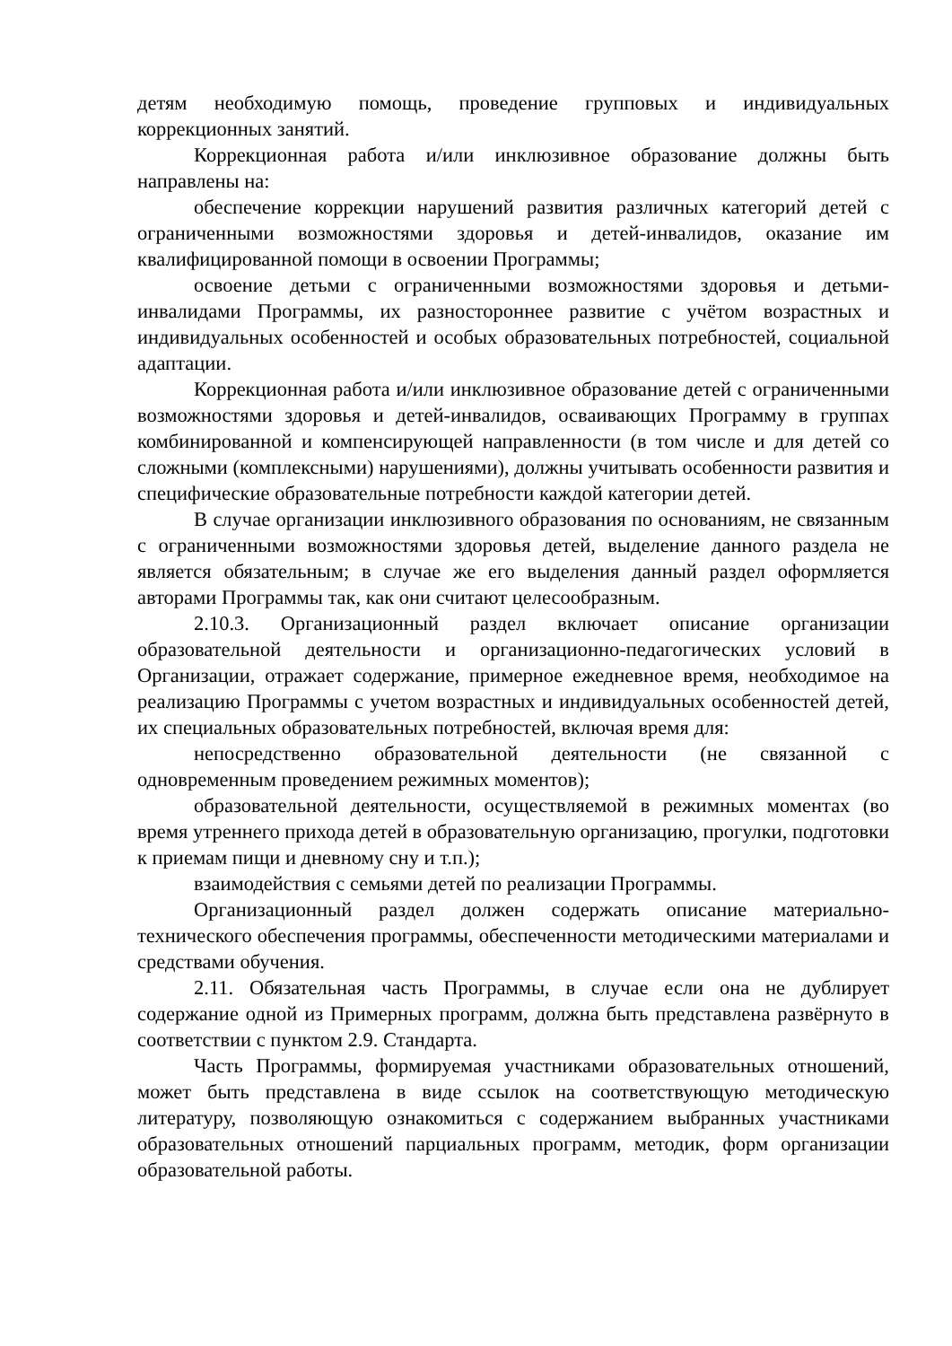детям необходимую помощь, проведение групповых и индивидуальных коррекционных занятий.
Коррекционная работа и/или инклюзивное образование должны быть направлены на:
обеспечение коррекции нарушений развития различных категорий детей с ограниченными возможностями здоровья и детей-инвалидов, оказание им квалифицированной помощи в освоении Программы;
освоение детьми с ограниченными возможностями здоровья и детьми-инвалидами Программы, их разностороннее развитие с учётом возрастных и индивидуальных особенностей и особых образовательных потребностей, социальной адаптации.
Коррекционная работа и/или инклюзивное образование детей с ограниченными возможностями здоровья и детей-инвалидов, осваивающих Программу в группах комбинированной и компенсирующей направленности (в том числе и для детей со сложными (комплексными) нарушениями), должны учитывать особенности развития и специфические образовательные потребности каждой категории детей.
В случае организации инклюзивного образования по основаниям, не связанным с ограниченными возможностями здоровья детей, выделение данного раздела не является обязательным; в случае же его выделения данный раздел оформляется авторами Программы так, как они считают целесообразным.
2.10.3. Организационный раздел включает описание организации образовательной деятельности и организационно-педагогических условий в Организации, отражает содержание, примерное ежедневное время, необходимое на реализацию Программы с учетом возрастных и индивидуальных особенностей детей, их специальных образовательных потребностей, включая время для:
непосредственно образовательной деятельности (не связанной с одновременным проведением режимных моментов);
образовательной деятельности, осуществляемой в режимных моментах (во время утреннего прихода детей в образовательную организацию, прогулки, подготовки к приемам пищи и дневному сну и т.п.);
взаимодействия с семьями детей по реализации Программы.
Организационный раздел должен содержать описание материально-технического обеспечения программы, обеспеченности методическими материалами и средствами обучения.
2.11. Обязательная часть Программы, в случае если она не дублирует содержание одной из Примерных программ, должна быть представлена развёрнуто в соответствии с пунктом 2.9. Стандарта.
Часть Программы, формируемая участниками образовательных отношений, может быть представлена в виде ссылок на соответствующую методическую литературу, позволяющую ознакомиться с содержанием выбранных участниками образовательных отношений парциальных программ, методик, форм организации образовательной работы.